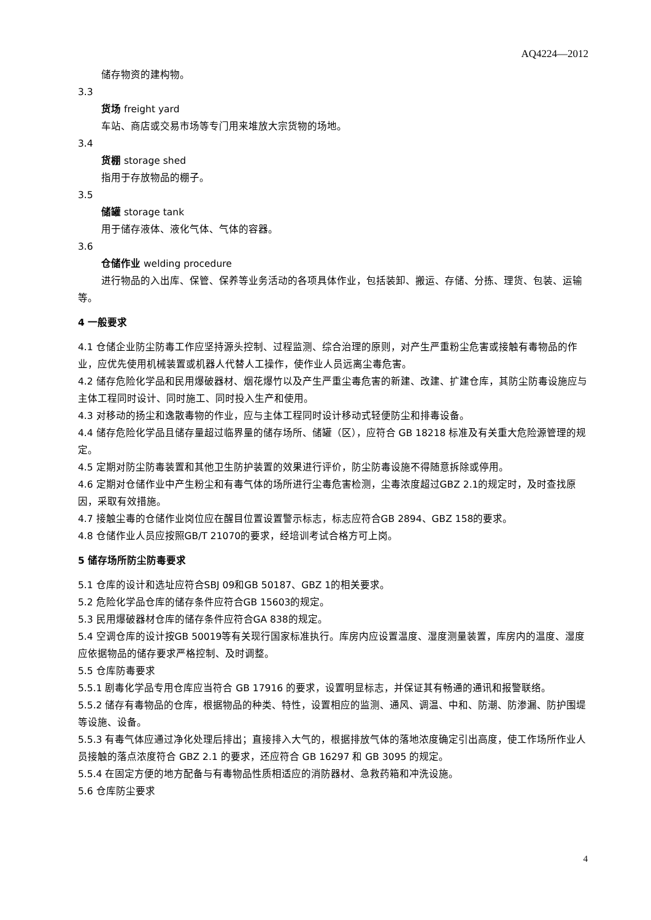AQ4224—2012
储存物资的建构物。
3.3
货场 freight yard
车站、商店或交易市场等专门用来堆放大宗货物的场地。
3.4
货棚 storage shed
指用于存放物品的棚子。
3.5
储罐 storage tank
用于储存液体、液化气体、气体的容器。
3.6
仓储作业 welding procedure
进行物品的入出库、保管、保养等业务活动的各项具体作业，包括装卸、搬运、存储、分拣、理货、包装、运输等。
4 一般要求
4.1 仓储企业防尘防毒工作应坚持源头控制、过程监测、综合治理的原则，对产生严重粉尘危害或接触有毒物品的作业，应优先使用机械装置或机器人代替人工操作，使作业人员远离尘毒危害。
4.2 储存危险化学品和民用爆破器材、烟花爆竹以及产生严重尘毒危害的新建、改建、扩建仓库，其防尘防毒设施应与主体工程同时设计、同时施工、同时投入生产和使用。
4.3 对移动的扬尘和逸散毒物的作业，应与主体工程同时设计移动式轻便防尘和排毒设备。
4.4 储存危险化学品且储存量超过临界量的储存场所、储罐（区），应符合 GB 18218 标准及有关重大危险源管理的规定。
4.5 定期对防尘防毒装置和其他卫生防护装置的效果进行评价，防尘防毒设施不得随意拆除或停用。
4.6 定期对仓储作业中产生粉尘和有毒气体的场所进行尘毒危害检测，尘毒浓度超过GBZ 2.1的规定时，及时查找原因，采取有效措施。
4.7 接触尘毒的仓储作业岗位应在醒目位置设置警示标志，标志应符合GB 2894、GBZ 158的要求。
4.8 仓储作业人员应按照GB/T 21070的要求，经培训考试合格方可上岗。
5 储存场所防尘防毒要求
5.1 仓库的设计和选址应符合SBJ 09和GB 50187、GBZ 1的相关要求。
5.2 危险化学品仓库的储存条件应符合GB 15603的规定。
5.3 民用爆破器材仓库的储存条件应符合GA 838的规定。
5.4 空调仓库的设计按GB 50019等有关现行国家标准执行。库房内应设置温度、湿度测量装置，库房内的温度、湿度应依据物品的储存要求严格控制、及时调整。
5.5 仓库防毒要求
5.5.1 剧毒化学品专用仓库应当符合 GB 17916 的要求，设置明显标志，并保证其有畅通的通讯和报警联络。
5.5.2 储存有毒物品的仓库，根据物品的种类、特性，设置相应的监测、通风、调温、中和、防潮、防渗漏、防护围堤等设施、设备。
5.5.3 有毒气体应通过净化处理后排出；直接排入大气的，根据排放气体的落地浓度确定引出高度，使工作场所作业人员接触的落点浓度符合 GBZ 2.1 的要求，还应符合 GB 16297 和 GB 3095 的规定。
5.5.4 在固定方便的地方配备与有毒物品性质相适应的消防器材、急救药箱和冲洗设施。
5.6 仓库防尘要求
4